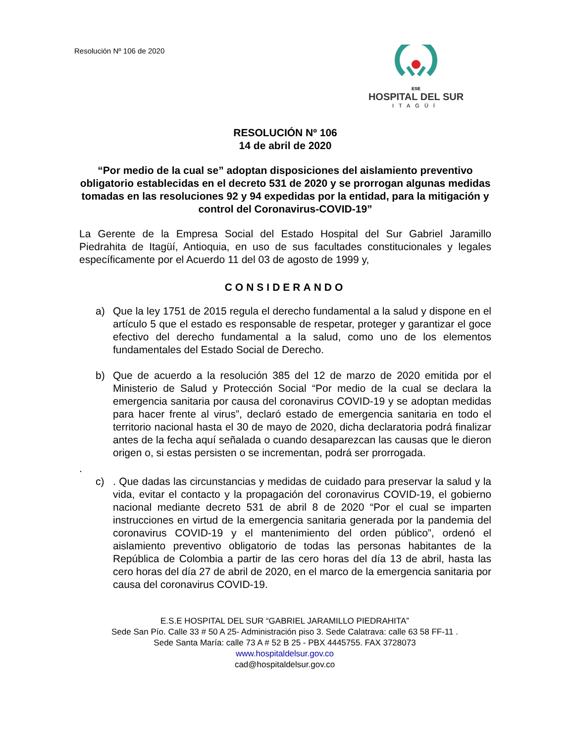Resolución Nº 106 de 2020
ESE
HOSPITAL DEL SUR
ITAGÜÍ
RESOLUCIÓN Nº 106
14 de abril de 2020
“Por medio de la cual se” adoptan disposiciones del aislamiento preventivo obligatorio establecidas en el decreto 531 de 2020 y se prorrogan algunas medidas tomadas en las resoluciones 92 y 94 expedidas por la entidad, para la mitigación y control del Coronavirus-COVID-19”
La Gerente de la Empresa Social del Estado Hospital del Sur Gabriel Jaramillo Piedrahita de Itagüí, Antioquia, en uso de sus facultades constitucionales y legales específicamente por el Acuerdo 11 del 03 de agosto de 1999 y,
CONSIDERANDO
a) Que la ley 1751 de 2015 regula el derecho fundamental a la salud y dispone en el artículo 5 que el estado es responsable de respetar, proteger y garantizar el goce efectivo del derecho fundamental a la salud, como uno de los elementos fundamentales del Estado Social de Derecho.
b) Que de acuerdo a la resolución 385 del 12 de marzo de 2020 emitida por el Ministerio de Salud y Protección Social “Por medio de la cual se declara la emergencia sanitaria por causa del coronavirus COVID-19 y se adoptan medidas para hacer frente al virus”, declaró estado de emergencia sanitaria en todo el territorio nacional hasta el 30 de mayo de 2020, dicha declaratoria podrá finalizar antes de la fecha aquí señalada o cuando desaparezcan las causas que le dieron origen o, si estas persisten o se incrementan, podrá ser prorrogada.
.
c) . Que dadas las circunstancias y medidas de cuidado para preservar la salud y la vida, evitar el contacto y la propagación del coronavirus COVID-19, el gobierno nacional mediante decreto 531 de abril 8 de 2020 “Por el cual se imparten instrucciones en virtud de la emergencia sanitaria generada por la pandemia del coronavirus COVID-19 y el mantenimiento del orden público”, ordenó el aislamiento preventivo obligatorio de todas las personas habitantes de la República de Colombia a partir de las cero horas del día 13 de abril, hasta las cero horas del día 27 de abril de 2020, en el marco de la emergencia sanitaria por causa del coronavirus COVID-19.
E.S.E HOSPITAL DEL SUR “GABRIEL JARAMILLO PIEDRAHITA”
Sede San Pío. Calle 33 # 50 A 25- Administración piso 3. Sede Calatrava: calle 63 58 FF-11 .
Sede Santa María: calle 73 A # 52 B 25 - PBX 4445755. FAX 3728073
www.hospitaldelsur.gov.co
cad@hospitaldelsur.gov.co